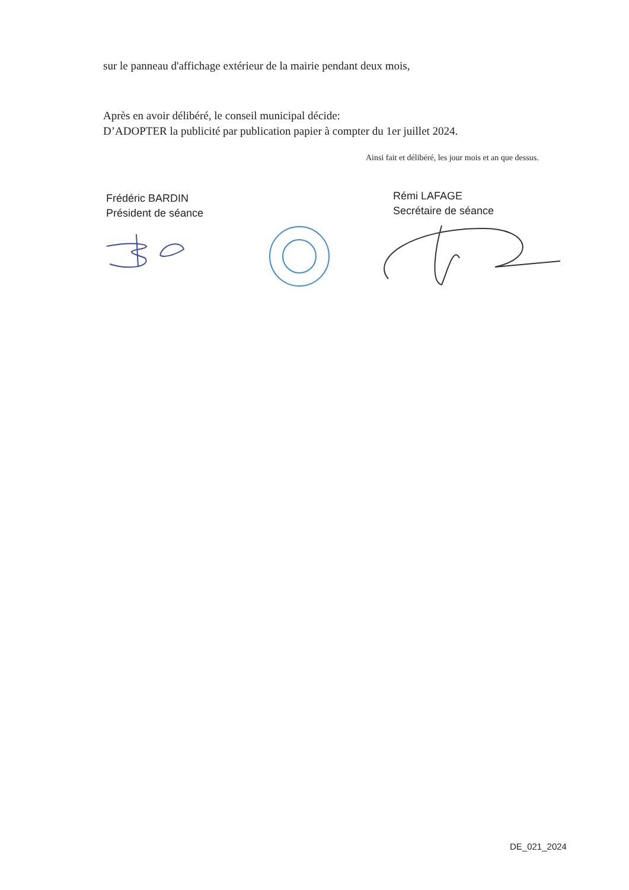sur le panneau d'affichage extérieur de la mairie pendant deux mois,
Après en avoir délibéré, le conseil municipal décide:
D’ADOPTER la publicité par publication papier à compter du 1er juillet 2024.
Ainsi fait et délibéré, les jour mois et an que dessus.
Frédéric BARDIN
Président de séance
Rémi LAFAGE
Secrétaire de séance
DE_021_2024